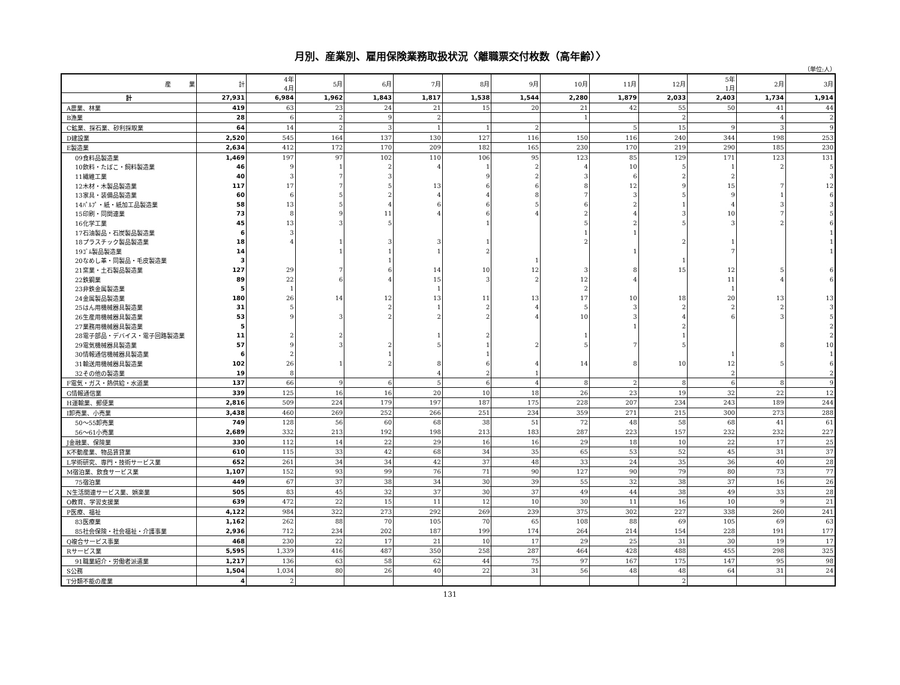月別、産業別、雇用保険業務取扱状況〈離職票交付枚数（高年齢）〉
（単位:人）
| 産 業 | 計 | 4年 4月 | 5月 | 6月 | 7月 | 8月 | 9月 | 10月 | 11月 | 12月 | 5年 1月 | 2月 | 3月 |
| --- | --- | --- | --- | --- | --- | --- | --- | --- | --- | --- | --- | --- | --- |
| 計 | 27,931 | 6,984 | 1,962 | 1,843 | 1,817 | 1,538 | 1,544 | 2,280 | 1,879 | 2,033 | 2,403 | 1,734 | 1,914 |
| A農業、林業 | 419 | 63 | 23 | 24 | 21 | 15 | 20 | 21 | 42 | 55 | 50 | 41 | 44 |
| B漁業 | 28 | 6 | 2 | 9 | 2 | | | 1 | | 2 | | 4 | 2 |
| C鉱業、採石業、砂利採取業 | 64 | 14 | 2 | 3 | 1 | 1 | 2 | | 5 | 15 | 9 | 3 | 9 |
| D建設業 | 2,520 | 545 | 164 | 137 | 130 | 127 | 116 | 150 | 116 | 240 | 344 | 198 | 253 |
| E製造業 | 2,634 | 412 | 172 | 170 | 209 | 182 | 165 | 230 | 170 | 219 | 290 | 185 | 230 |
| 09食料品製造業 | 1,469 | 197 | 97 | 102 | 110 | 106 | 95 | 123 | 85 | 129 | 171 | 123 | 131 |
| 10飲料・たばこ・飼料製造業 | 46 | 9 | 1 | 2 | 4 | 1 | 2 | 4 | 10 | 5 | 1 | 2 | 5 |
| 11繊維工業 | 40 | 3 | 7 | 3 | | 9 | 2 | 3 | 6 | 2 | 2 | | 3 |
| 12木材・木製品製造業 | 117 | 17 | 7 | 5 | 13 | 6 | 6 | 8 | 12 | 9 | 15 | 7 | 12 |
| 13家具・装備品製造業 | 60 | 6 | 5 | 2 | 4 | 4 | 8 | 7 | 3 | 5 | 9 | 1 | 6 |
| 14ﾊﾟﾙﾌﾟ・紙・紙加工品製造業 | 58 | 13 | 5 | 4 | 6 | 6 | 5 | 6 | 2 | 1 | 4 | 3 | 3 |
| 15印刷・同関連業 | 73 | 8 | 9 | 11 | 4 | 6 | 4 | 2 | 4 | 3 | 10 | 7 | 5 |
| 16化学工業 | 45 | 13 | 3 | 5 | | 1 | | 5 | 2 | 5 | 3 | 2 | 6 |
| 17石油製品・石炭製品製造業 | 6 | 3 | | | | | | 1 | 1 | | | | 1 |
| 18プラスチック製品製造業 | 18 | 4 | 1 | 3 | 3 | 1 | | 2 | | 2 | 1 | | 1 |
| 19ｺﾞﾑ製品製造業 | 14 | | 1 | 1 | 1 | 2 | | | 1 | | 7 | | 1 |
| 20なめし革・同製品・毛皮製造業 | 3 | | | 1 | | | 1 | | | 1 | | | |
| 21窯業・土石製品製造業 | 127 | 29 | 7 | 6 | 14 | 10 | 12 | 3 | 8 | 15 | 12 | 5 | 6 |
| 22鉄鋼業 | 89 | 22 | 6 | 4 | 15 | 3 | 2 | 12 | 4 | | 11 | 4 | 6 |
| 23非鉄金属製造業 | 5 | 1 | | | 1 | | | 2 | | | 1 | | |
| 24金属製品製造業 | 180 | 26 | 14 | 12 | 13 | 11 | 13 | 17 | 10 | 18 | 20 | 13 | 13 |
| 25はん用機械器具製造業 | 31 | 5 | | 2 | 1 | 2 | 4 | 5 | 3 | 2 | 2 | 2 | 3 |
| 26生産用機械器具製造業 | 53 | 9 | 3 | 2 | 2 | 2 | 4 | 10 | 3 | 4 | 6 | 3 | 5 |
| 27業務用機械器具製造業 | 5 | | | | | | | | 1 | 2 | | | 2 |
| 28電子部品・デバイス・電子回路製造業 | 11 | 2 | 2 | | 1 | 2 | | 1 | | 1 | | | 2 |
| 29電気機械器具製造業 | 57 | 9 | 3 | 2 | 5 | 1 | 2 | 5 | 7 | 5 | | 8 | 10 |
| 30情報通信機械器具製造業 | 6 | 2 | | 1 | | 1 | | | | | 1 | | 1 |
| 31輸送用機械器具製造業 | 102 | 26 | 1 | 2 | 8 | 6 | 4 | 14 | 8 | 10 | 12 | 5 | 6 |
| 32その他の製造業 | 19 | 8 | | | 4 | 2 | 1 | | | | 2 | | 2 |
| F電気・ガス・熱供給・水道業 | 137 | 66 | 9 | 6 | 5 | 6 | 4 | 8 | 2 | 8 | 6 | 8 | 9 |
| G情報通信業 | 339 | 125 | 16 | 16 | 20 | 10 | 18 | 26 | 23 | 19 | 32 | 22 | 12 |
| H運輸業、郵便業 | 2,816 | 509 | 224 | 179 | 197 | 187 | 175 | 228 | 207 | 234 | 243 | 189 | 244 |
| I卸売業、小売業 | 3,438 | 460 | 269 | 252 | 266 | 251 | 234 | 359 | 271 | 215 | 300 | 273 | 288 |
| 50～55卸売業 | 749 | 128 | 56 | 60 | 68 | 38 | 51 | 72 | 48 | 58 | 68 | 41 | 61 |
| 56～61小売業 | 2,689 | 332 | 213 | 192 | 198 | 213 | 183 | 287 | 223 | 157 | 232 | 232 | 227 |
| J金融業、保険業 | 330 | 112 | 14 | 22 | 29 | 16 | 16 | 29 | 18 | 10 | 22 | 17 | 25 |
| K不動産業、物品賃貸業 | 610 | 115 | 33 | 42 | 68 | 34 | 35 | 65 | 53 | 52 | 45 | 31 | 37 |
| L学術研究、専門・技術サービス業 | 652 | 261 | 34 | 34 | 42 | 37 | 48 | 33 | 24 | 35 | 36 | 40 | 28 |
| M宿泊業、飲食サービス業 | 1,107 | 152 | 93 | 99 | 76 | 71 | 90 | 127 | 90 | 79 | 80 | 73 | 77 |
| 75宿泊業 | 449 | 67 | 37 | 38 | 34 | 30 | 39 | 55 | 32 | 38 | 37 | 16 | 26 |
| N生活関連サービス業、娯楽業 | 505 | 83 | 45 | 32 | 37 | 30 | 37 | 49 | 44 | 38 | 49 | 33 | 28 |
| O教育、学習支援業 | 639 | 472 | 22 | 15 | 11 | 12 | 10 | 30 | 11 | 16 | 10 | 9 | 21 |
| P医療、福祉 | 4,122 | 984 | 322 | 273 | 292 | 269 | 239 | 375 | 302 | 227 | 338 | 260 | 241 |
| 83医療業 | 1,162 | 262 | 88 | 70 | 105 | 70 | 65 | 108 | 88 | 69 | 105 | 69 | 63 |
| 85社会保険・社会福祉・介護事業 | 2,936 | 712 | 234 | 202 | 187 | 199 | 174 | 264 | 214 | 154 | 228 | 191 | 177 |
| Q複合サービス事業 | 468 | 230 | 22 | 17 | 21 | 10 | 17 | 29 | 25 | 31 | 30 | 19 | 17 |
| Rサービス業 | 5,595 | 1,339 | 416 | 487 | 350 | 258 | 287 | 464 | 428 | 488 | 455 | 298 | 325 |
| 91職業紹介・労働者派遣業 | 1,217 | 136 | 63 | 58 | 62 | 44 | 75 | 97 | 167 | 175 | 147 | 95 | 98 |
| S公務 | 1,504 | 1,034 | 80 | 26 | 40 | 22 | 31 | 56 | 48 | 48 | 64 | 31 | 24 |
| T分類不能の産業 | 4 | 2 | | | | | | | | 2 | | | |
131